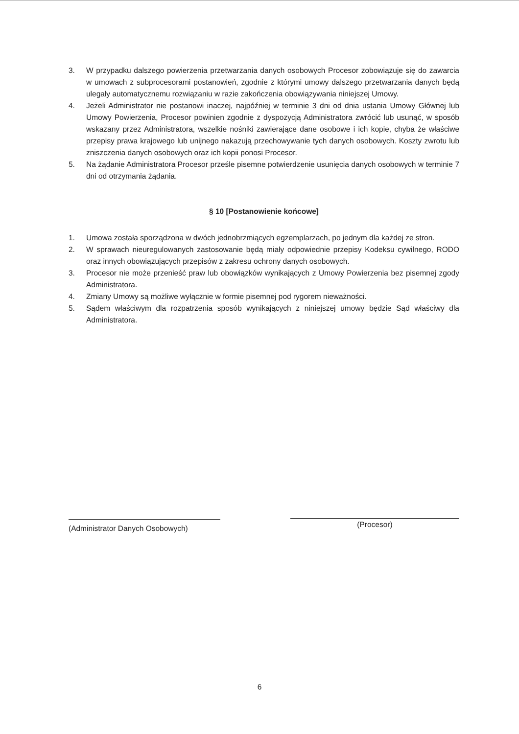3. W przypadku dalszego powierzenia przetwarzania danych osobowych Procesor zobowiązuje się do zawarcia w umowach z subprocesorami postanowień, zgodnie z którymi umowy dalszego przetwarzania danych będą ulegały automatycznemu rozwiązaniu w razie zakończenia obowiązywania niniejszej Umowy.
4. Jeżeli Administrator nie postanowi inaczej, najpóźniej w terminie 3 dni od dnia ustania Umowy Głównej lub Umowy Powierzenia, Procesor powinien zgodnie z dyspozycją Administratora zwrócić lub usunąć, w sposób wskazany przez Administratora, wszelkie nośniki zawierające dane osobowe i ich kopie, chyba że właściwe przepisy prawa krajowego lub unijnego nakazują przechowywanie tych danych osobowych. Koszty zwrotu lub zniszczenia danych osobowych oraz ich kopii ponosi Procesor.
5. Na żądanie Administratora Procesor prześle pisemne potwierdzenie usunięcia danych osobowych w terminie 7 dni od otrzymania żądania.
§ 10 [Postanowienie końcowe]
1. Umowa została sporządzona w dwóch jednobrzmiących egzemplarzach, po jednym dla każdej ze stron.
2. W sprawach nieuregulowanych zastosowanie będą miały odpowiednie przepisy Kodeksu cywilnego, RODO oraz innych obowiązujących przepisów z zakresu ochrony danych osobowych.
3. Procesor nie może przenieść praw lub obowiązków wynikających z Umowy Powierzenia bez pisemnej zgody Administratora.
4. Zmiany Umowy są możliwe wyłącznie w formie pisemnej pod rygorem nieważności.
5. Sądem właściwym dla rozpatrzenia sposób wynikających z niniejszej umowy będzie Sąd właściwy dla Administratora.
(Administrator Danych Osobowych)
(Procesor)
6